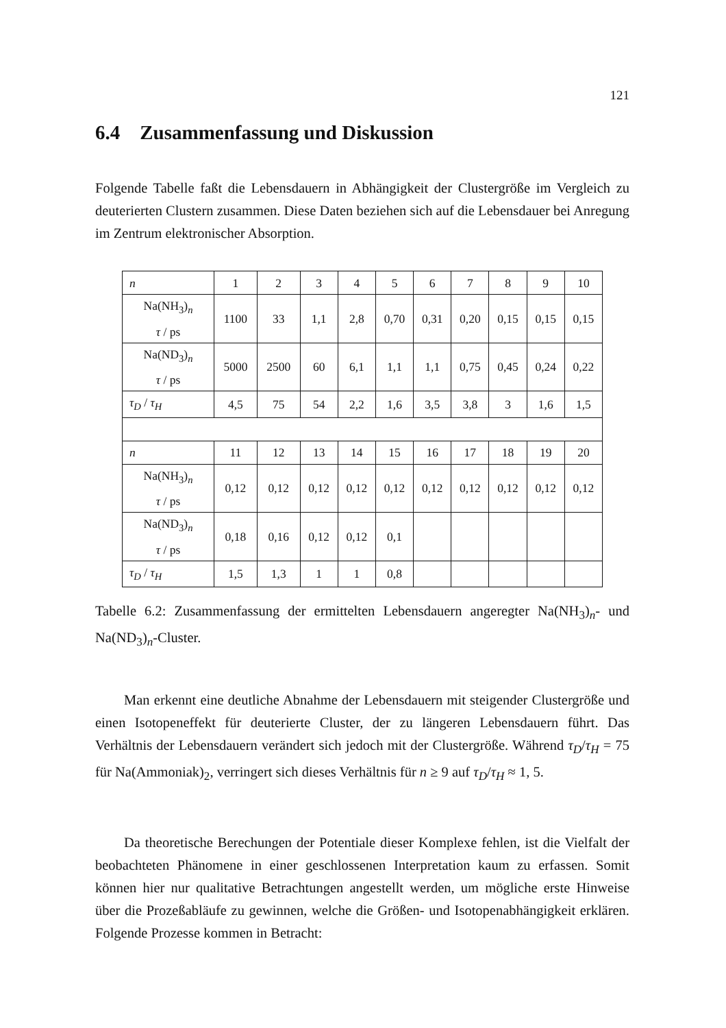121
6.4 Zusammenfassung und Diskussion
Folgende Tabelle faßt die Lebensdauern in Abhängigkeit der Clustergröße im Vergleich zu deuterierten Clustern zusammen. Diese Daten beziehen sich auf die Lebensdauer bei Anregung im Zentrum elektronischer Absorption.
| n | 1 | 2 | 3 | 4 | 5 | 6 | 7 | 8 | 9 | 10 |
| Na(NH<sub>3</sub>)<sub>n</sub> τ / ps | 1100 | 33 | 1,1 | 2,8 | 0,70 | 0,31 | 0,20 | 0,15 | 0,15 | 0,15 |
| Na(ND<sub>3</sub>)<sub>n</sub> τ / ps | 5000 | 2500 | 60 | 6,1 | 1,1 | 1,1 | 0,75 | 0,45 | 0,24 | 0,22 |
| τ<sub>D</sub> / τ<sub>H</sub> | 4,5 | 75 | 54 | 2,2 | 1,6 | 3,5 | 3,8 | 3 | 1,6 | 1,5 |
| n | 11 | 12 | 13 | 14 | 15 | 16 | 17 | 18 | 19 | 20 |
| Na(NH<sub>3</sub>)<sub>n</sub> τ / ps | 0,12 | 0,12 | 0,12 | 0,12 | 0,12 | 0,12 | 0,12 | 0,12 | 0,12 | 0,12 |
| Na(ND<sub>3</sub>)<sub>n</sub> τ / ps | 0,18 | 0,16 | 0,12 | 0,12 | 0,1 | | | | | |
| τ<sub>D</sub> / τ<sub>H</sub> | 1,5 | 1,3 | 1 | 1 | 0,8 | | | | | |
Tabelle 6.2: Zusammenfassung der ermittelten Lebensdauern angeregter Na(NH<sub>3</sub>)<sub>n</sub>- und Na(ND<sub>3</sub>)<sub>n</sub>-Cluster.
Man erkennt eine deutliche Abnahme der Lebensdauern mit steigender Clustergröße und einen Isotopeneffekt für deuterierte Cluster, der zu längeren Lebensdauern führt. Das Verhältnis der Lebensdauern verändert sich jedoch mit der Clustergröße. Während τ<sub>D</sub>/τ<sub>H</sub> = 75 für Na(Ammoniak)<sub>2</sub>, verringert sich dieses Verhältnis für n ≥ 9 auf τ<sub>D</sub>/τ<sub>H</sub> ≈ 1, 5.
Da theoretische Berechungen der Potentiale dieser Komplexe fehlen, ist die Vielfalt der beobachteten Phänomene in einer geschlossenen Interpretation kaum zu erfassen. Somit können hier nur qualitative Betrachtungen angestellt werden, um mögliche erste Hinweise über die Prozeßabläufe zu gewinnen, welche die Größen- und Isotopenabhängigkeit erklären. Folgende Prozesse kommen in Betracht: